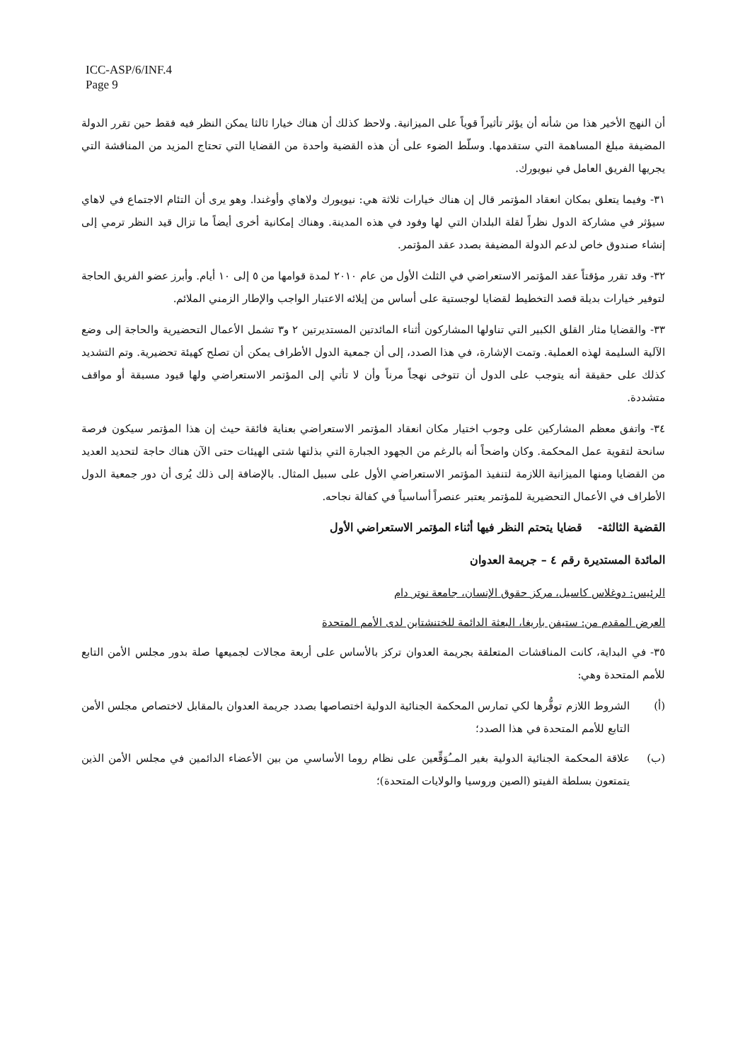ICC-ASP/6/INF.4
Page 9
أن النهج الأخير هذا من شأنه أن يؤثر تأثيراً قوياً على الميزانية. ولاحظ كذلك أن هناك خيارا ثالثا يمكن النظر فيه فقط حين تقرر الدولة المضيفة مبلغ المساهمة التي ستقدمها. وسلّط الضوء على أن هذه القضية واحدة من القضايا التي تحتاج المزيد من المناقشة التي يجريها الفريق العامل في نيويورك.
٣١- وفيما يتعلق بمكان انعقاد المؤتمر قال إن هناك خيارات ثلاثة هي: نيويورك ولاهاي وأوغندا. وهو يرى أن التئام الاجتماع في لاهاي سيؤثر في مشاركة الدول نظراً لقلة البلدان التي لها وفود في هذه المدينة. وهناك إمكانية أخرى أيضاً ما تزال قيد النظر ترمي إلى إنشاء صندوق خاص لدعم الدولة المضيفة بصدد عقد المؤتمر.
٣٢- وقد تقرر مؤقتاً عقد المؤتمر الاستعراضي في الثلث الأول من عام ٢٠١٠ لمدة قوامها من ٥ إلى ١٠ أيام. وأبرز عضو الفريق الحاجة لتوفير خيارات بديلة قصد التخطيط لقضايا لوجستية على أساس من إيلائه الاعتبار الواجب والإطار الزمني الملائم.
٣٣- والقضايا مثار القلق الكبير التي تناولها المشاركون أثناء المائدتين المستديرتين ٢ و٣ تشمل الأعمال التحضيرية والحاجة إلى وضع الآلية السليمة لهذه العملية. وتمت الإشارة، في هذا الصدد، إلى أن جمعية الدول الأطراف يمكن أن تصلح كهيئة تحضيرية. وتم التشديد كذلك على حقيقة أنه يتوجب على الدول أن تتوخى نهجاً مرناً وأن لا تأتي إلى المؤتمر الاستعراضي ولها قيود مسبقة أو مواقف متشددة.
٣٤- واتفق معظم المشاركين على وجوب اختيار مكان انعقاد المؤتمر الاستعراضي بعناية فائقة حيث إن هذا المؤتمر سيكون فرصة سانحة لتقوية عمل المحكمة. وكان واضحاً أنه بالرغم من الجهود الجبارة التي بذلتها شتى الهيئات حتى الآن هناك حاجة لتحديد العديد من القضايا ومنها الميزانية اللازمة لتنفيذ المؤتمر الاستعراضي الأول على سبيل المثال. بالإضافة إلى ذلك يُرى أن دور جمعية الدول الأطراف في الأعمال التحضيرية للمؤتمر يعتبر عنصراً أساسياً في كفالة نجاحه.
القضية الثالثة- قضايا يتحتم النظر فيها أثناء المؤتمر الاستعراضي الأول
المائدة المستديرة رقم ٤ – جريمة العدوان
الرئيس: دوغلاس كاسيل، مركز حقوق الإنسان، جامعة نوتر دام
العرض المقدم من: ستيفن باريغا، البعثة الدائمة للختنشتاين لدى الأمم المتحدة
٣٥- في البداية، كانت المناقشات المتعلقة بجريمة العدوان تركز بالأساس على أربعة مجالات لجميعها صلة بدور مجلس الأمن التابع للأمم المتحدة وهي:
(أ) الشروط اللازم توفُّرها لكي تمارس المحكمة الجنائية الدولية اختصاصها بصدد جريمة العدوان بالمقابل لاختصاص مجلس الأمن التابع للأمم المتحدة في هذا الصدد؛
(ب) علاقة المحكمة الجنائية الدولية بغير المــُوَقِّعين على نظام روما الأساسي من بين الأعضاء الدائمين في مجلس الأمن الذين يتمتعون بسلطة الفيتو (الصين وروسيا والولايات المتحدة)؛